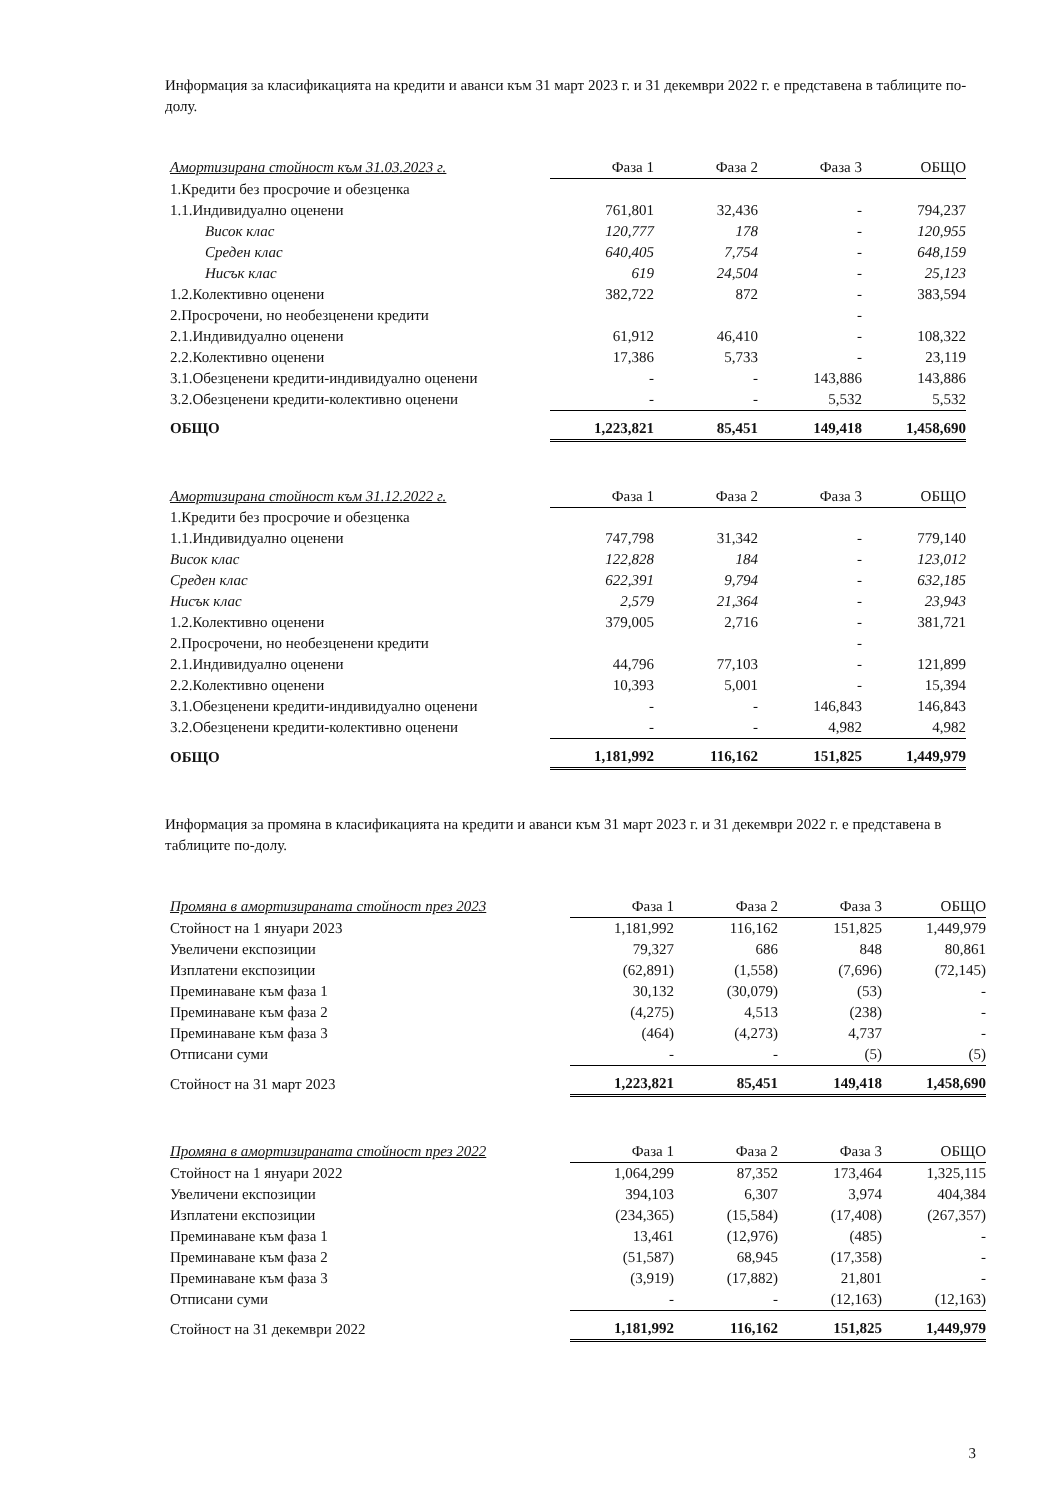Информация за класификацията на кредити и аванси към 31 март 2023 г. и 31 декември 2022 г. е представена в таблиците по-долу.
| Амортизирана стойност към 31.03.2023 г. | Фаза 1 | Фаза 2 | Фаза 3 | ОБЩО |
| --- | --- | --- | --- | --- |
| 1.Кредити без просрочие и обезценка | | | | |
| 1.1.Индивидуално оценени | 761,801 | 32,436 | - | 794,237 |
| Висок клас | 120,777 | 178 | - | 120,955 |
| Среден клас | 640,405 | 7,754 | - | 648,159 |
| Нисък клас | 619 | 24,504 | - | 25,123 |
| 1.2.Колективно оценени | 382,722 | 872 | - | 383,594 |
| 2.Просрочени, но необезценени кредити | | | - | |
| 2.1.Индивидуално оценени | 61,912 | 46,410 | - | 108,322 |
| 2.2.Колективно оценени | 17,386 | 5,733 | - | 23,119 |
| 3.1.Обезценени кредити-индивидуално оценени | - | - | 143,886 | 143,886 |
| 3.2.Обезценени кредити-колективно оценени | - | - | 5,532 | 5,532 |
| ОБЩО | 1,223,821 | 85,451 | 149,418 | 1,458,690 |
| Амортизирана стойност към 31.12.2022 г. | Фаза 1 | Фаза 2 | Фаза 3 | ОБЩО |
| --- | --- | --- | --- | --- |
| 1.Кредити без просрочие и обезценка | | | | |
| 1.1.Индивидуално оценени | 747,798 | 31,342 | - | 779,140 |
| Висок клас | 122,828 | 184 | - | 123,012 |
| Среден клас | 622,391 | 9,794 | - | 632,185 |
| Нисък клас | 2,579 | 21,364 | - | 23,943 |
| 1.2.Колективно оценени | 379,005 | 2,716 | - | 381,721 |
| 2.Просрочени, но необезценени кредити | | | - | |
| 2.1.Индивидуално оценени | 44,796 | 77,103 | - | 121,899 |
| 2.2.Колективно оценени | 10,393 | 5,001 | - | 15,394 |
| 3.1.Обезценени кредити-индивидуално оценени | - | - | 146,843 | 146,843 |
| 3.2.Обезценени кредити-колективно оценени | - | - | 4,982 | 4,982 |
| ОБЩО | 1,181,992 | 116,162 | 151,825 | 1,449,979 |
Информация за промяна в класификацията на кредити и аванси към 31 март 2023 г. и 31 декември 2022 г. е представена в таблиците по-долу.
| Промяна в амортизираната стойност през 2023 | Фаза 1 | Фаза 2 | Фаза 3 | ОБЩО |
| --- | --- | --- | --- | --- |
| Стойност на 1 януари 2023 | 1,181,992 | 116,162 | 151,825 | 1,449,979 |
| Увеличени експозиции | 79,327 | 686 | 848 | 80,861 |
| Изплатени експозиции | (62,891) | (1,558) | (7,696) | (72,145) |
| Преминаване към фаза 1 | 30,132 | (30,079) | (53) | - |
| Преминаване към фаза 2 | (4,275) | 4,513 | (238) | - |
| Преминаване към фаза 3 | (464) | (4,273) | 4,737 | - |
| Отписани суми | - | - | (5) | (5) |
| Стойност на 31 март 2023 | 1,223,821 | 85,451 | 149,418 | 1,458,690 |
| Промяна в амортизираната стойност през 2022 | Фаза 1 | Фаза 2 | Фаза 3 | ОБЩО |
| --- | --- | --- | --- | --- |
| Стойност на 1 януари 2022 | 1,064,299 | 87,352 | 173,464 | 1,325,115 |
| Увеличени експозиции | 394,103 | 6,307 | 3,974 | 404,384 |
| Изплатени експозиции | (234,365) | (15,584) | (17,408) | (267,357) |
| Преминаване към фаза 1 | 13,461 | (12,976) | (485) | - |
| Преминаване към фаза 2 | (51,587) | 68,945 | (17,358) | - |
| Преминаване към фаза 3 | (3,919) | (17,882) | 21,801 | - |
| Отписани суми | - | - | (12,163) | (12,163) |
| Стойност на 31 декември 2022 | 1,181,992 | 116,162 | 151,825 | 1,449,979 |
3